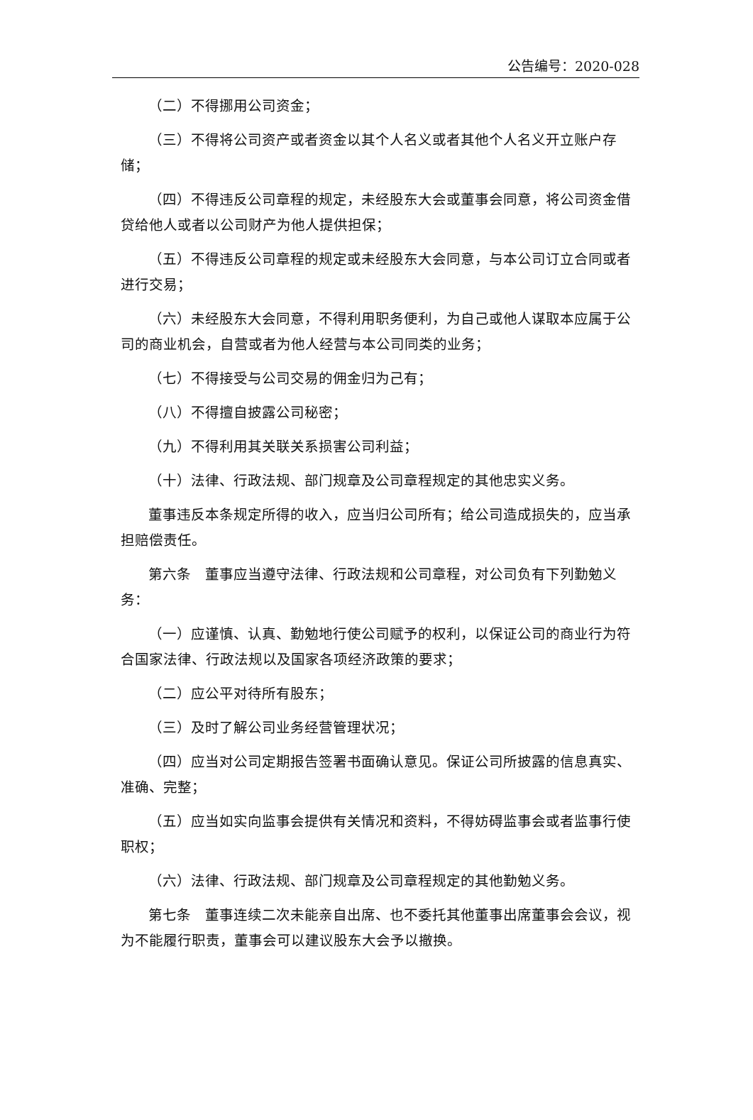公告编号：2020-028
（二）不得挪用公司资金；
（三）不得将公司资产或者资金以其个人名义或者其他个人名义开立账户存储；
（四）不得违反公司章程的规定，未经股东大会或董事会同意，将公司资金借贷给他人或者以公司财产为他人提供担保；
（五）不得违反公司章程的规定或未经股东大会同意，与本公司订立合同或者进行交易；
（六）未经股东大会同意，不得利用职务便利，为自己或他人谋取本应属于公司的商业机会，自营或者为他人经营与本公司同类的业务；
（七）不得接受与公司交易的佣金归为己有；
（八）不得擅自披露公司秘密；
（九）不得利用其关联关系损害公司利益；
（十）法律、行政法规、部门规章及公司章程规定的其他忠实义务。
董事违反本条规定所得的收入，应当归公司所有；给公司造成损失的，应当承担赔偿责任。
第六条　董事应当遵守法律、行政法规和公司章程，对公司负有下列勤勉义务：
（一）应谨慎、认真、勤勉地行使公司赋予的权利，以保证公司的商业行为符合国家法律、行政法规以及国家各项经济政策的要求；
（二）应公平对待所有股东；
（三）及时了解公司业务经营管理状况；
（四）应当对公司定期报告签署书面确认意见。保证公司所披露的信息真实、准确、完整；
（五）应当如实向监事会提供有关情况和资料，不得妨碍监事会或者监事行使职权；
（六）法律、行政法规、部门规章及公司章程规定的其他勤勉义务。
第七条　董事连续二次未能亲自出席、也不委托其他董事出席董事会会议，视为不能履行职责，董事会可以建议股东大会予以撤换。